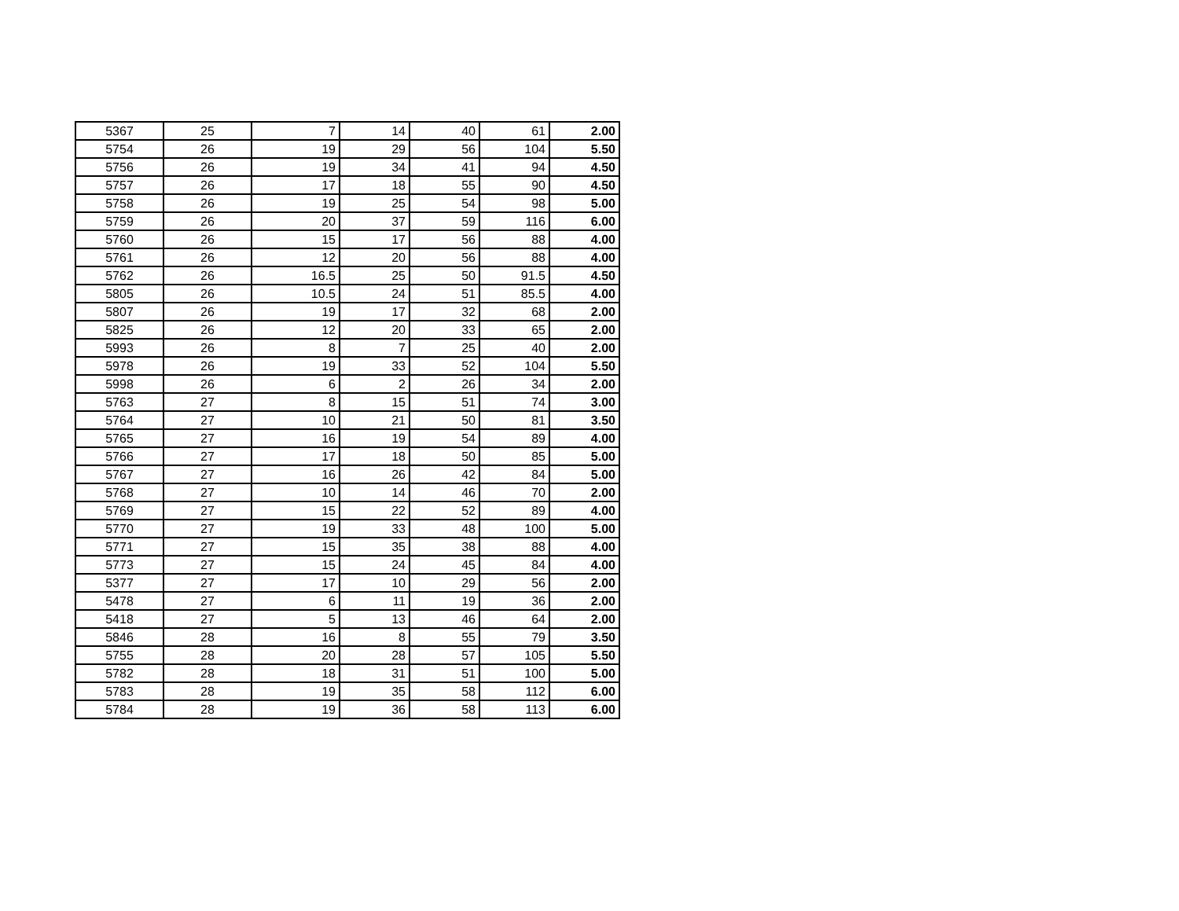| 5367 | 25 | 7 | 14 | 40 | 61 | 2.00 |
| 5754 | 26 | 19 | 29 | 56 | 104 | 5.50 |
| 5756 | 26 | 19 | 34 | 41 | 94 | 4.50 |
| 5757 | 26 | 17 | 18 | 55 | 90 | 4.50 |
| 5758 | 26 | 19 | 25 | 54 | 98 | 5.00 |
| 5759 | 26 | 20 | 37 | 59 | 116 | 6.00 |
| 5760 | 26 | 15 | 17 | 56 | 88 | 4.00 |
| 5761 | 26 | 12 | 20 | 56 | 88 | 4.00 |
| 5762 | 26 | 16.5 | 25 | 50 | 91.5 | 4.50 |
| 5805 | 26 | 10.5 | 24 | 51 | 85.5 | 4.00 |
| 5807 | 26 | 19 | 17 | 32 | 68 | 2.00 |
| 5825 | 26 | 12 | 20 | 33 | 65 | 2.00 |
| 5993 | 26 | 8 | 7 | 25 | 40 | 2.00 |
| 5978 | 26 | 19 | 33 | 52 | 104 | 5.50 |
| 5998 | 26 | 6 | 2 | 26 | 34 | 2.00 |
| 5763 | 27 | 8 | 15 | 51 | 74 | 3.00 |
| 5764 | 27 | 10 | 21 | 50 | 81 | 3.50 |
| 5765 | 27 | 16 | 19 | 54 | 89 | 4.00 |
| 5766 | 27 | 17 | 18 | 50 | 85 | 5.00 |
| 5767 | 27 | 16 | 26 | 42 | 84 | 5.00 |
| 5768 | 27 | 10 | 14 | 46 | 70 | 2.00 |
| 5769 | 27 | 15 | 22 | 52 | 89 | 4.00 |
| 5770 | 27 | 19 | 33 | 48 | 100 | 5.00 |
| 5771 | 27 | 15 | 35 | 38 | 88 | 4.00 |
| 5773 | 27 | 15 | 24 | 45 | 84 | 4.00 |
| 5377 | 27 | 17 | 10 | 29 | 56 | 2.00 |
| 5478 | 27 | 6 | 11 | 19 | 36 | 2.00 |
| 5418 | 27 | 5 | 13 | 46 | 64 | 2.00 |
| 5846 | 28 | 16 | 8 | 55 | 79 | 3.50 |
| 5755 | 28 | 20 | 28 | 57 | 105 | 5.50 |
| 5782 | 28 | 18 | 31 | 51 | 100 | 5.00 |
| 5783 | 28 | 19 | 35 | 58 | 112 | 6.00 |
| 5784 | 28 | 19 | 36 | 58 | 113 | 6.00 |